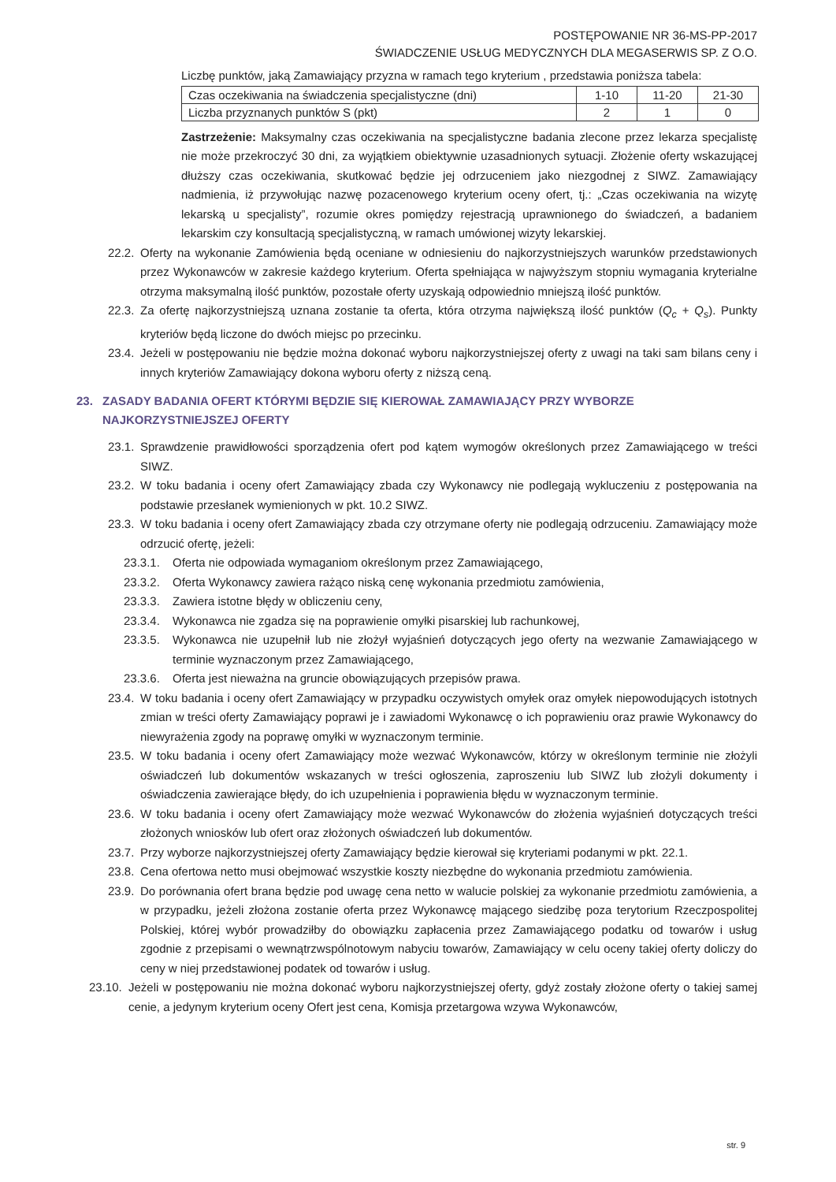POSTĘPOWANIE NR 36-MS-PP-2017
ŚWIADCZENIE USŁUG MEDYCZNYCH DLA MEGASERWIS SP. Z O.O.
Liczbę punktów, jaką Zamawiający przyzna w ramach tego kryterium , przedstawia poniższa tabela:
| Czas oczekiwania na świadczenia specjalistyczne (dni) | 1-10 | 11-20 | 21-30 |
| Liczba przyznanych punktów S (pkt) | 2 | 1 | 0 |
Zastrzeżenie: Maksymalny czas oczekiwania na specjalistyczne badania zlecone przez lekarza specjalistę nie może przekroczyć 30 dni, za wyjątkiem obiektywnie uzasadnionych sytuacji. Złożenie oferty wskazującej dłuższy czas oczekiwania, skutkować będzie jej odrzuceniem jako niezgodnej z SIWZ. Zamawiający nadmienia, iż przywołując nazwę pozacenowego kryterium oceny ofert, tj.: „Czas oczekiwania na wizytę lekarską u specjalisty”, rozumie okres pomiędzy rejestracją uprawnionego do świadczeń, a badaniem lekarskim czy konsultacją specjalistyczną, w ramach umówionej wizyty lekarskiej.
22.2.
Oferty na wykonanie Zamówienia będą oceniane w odniesieniu do najkorzystniejszych warunków przedstawionych przez Wykonawców w zakresie każdego kryterium. Oferta spełniająca w najwyższym stopniu wymagania kryterialne otrzyma maksymalną ilość punktów, pozostałe oferty uzyskają odpowiednio mniejszą ilość punktów.
22.3.
Za ofertę najkorzystniejszą uznana zostanie ta oferta, która otrzyma największą ilość punktów (Q<sub>c</sub> + Q<sub>s</sub>). Punkty kryteriów będą liczone do dwóch miejsc po przecinku.
23.4.
Jeżeli w postępowaniu nie będzie można dokonać wyboru najkorzystniejszej oferty z uwagi na taki sam bilans ceny i innych kryteriów Zamawiający dokona wyboru oferty z niższą ceną.
23. ZASADY BADANIA OFERT KTÓRYMI BĘDZIE SIĘ KIEROWAŁ ZAMAWIAJĄCY PRZY WYBORZE NAJKORZYSTNIEJSZEJ OFERTY
23.1.
Sprawdzenie prawidłowości sporządzenia ofert pod kątem wymogów określonych przez Zamawiającego w treści SIWZ.
23.2.
W toku badania i oceny ofert Zamawiający zbada czy Wykonawcy nie podlegają wykluczeniu z postępowania na podstawie przesłanek wymienionych w pkt. 10.2 SIWZ.
23.3.
W toku badania i oceny ofert Zamawiający zbada czy otrzymane oferty nie podlegają odrzuceniu. Zamawiający może odrzucić ofertę, jeżeli:
23.3.1.
Oferta nie odpowiada wymaganiom określonym przez Zamawiającego,
23.3.2.
Oferta Wykonawcy zawiera rażąco niską cenę wykonania przedmiotu zamówienia,
23.3.3.
Zawiera istotne błędy w obliczeniu ceny,
23.3.4.
Wykonawca nie zgadza się na poprawienie omyłki pisarskiej lub rachunkowej,
23.3.5.
Wykonawca nie uzupełnił lub nie złożył wyjaśnień dotyczących jego oferty na wezwanie Zamawiającego w terminie wyznaczonym przez Zamawiającego,
23.3.6.
Oferta jest nieważna na gruncie obowiązujących przepisów prawa.
23.4.
W toku badania i oceny ofert Zamawiający w przypadku oczywistych omyłek oraz omyłek niepowodujących istotnych zmian w treści oferty Zamawiający poprawi je i zawiadomi Wykonawcę o ich poprawieniu oraz prawie Wykonawcy do niewyrażenia zgody na poprawę omyłki w wyznaczonym terminie.
23.5.
W toku badania i oceny ofert Zamawiający może wezwać Wykonawców, którzy w określonym terminie nie złożyli oświadczeń lub dokumentów wskazanych w treści ogłoszenia, zaproszeniu lub SIWZ lub złożyli dokumenty i oświadczenia zawierające błędy, do ich uzupełnienia i poprawienia błędu w wyznaczonym terminie.
23.6.
W toku badania i oceny ofert Zamawiający może wezwać Wykonawców do złożenia wyjaśnień dotyczących treści złożonych wniosków lub ofert oraz złożonych oświadczeń lub dokumentów.
23.7.
Przy wyborze najkorzystniejszej oferty Zamawiający będzie kierował się kryteriami podanymi w pkt. 22.1.
23.8.
Cena ofertowa netto musi obejmować wszystkie koszty niezbędne do wykonania przedmiotu zamówienia.
23.9.
Do porównania ofert brana będzie pod uwagę cena netto w walucie polskiej za wykonanie przedmiotu zamówienia, a w przypadku, jeżeli złożona zostanie oferta przez Wykonawcę mającego siedzibę poza terytorium Rzeczpospolitej Polskiej, której wybór prowadziłby do obowiązku zapłacenia przez Zamawiającego podatku od towarów i usług zgodnie z przepisami o wewnątrzwspólnotowym nabyciu towarów, Zamawiający w celu oceny takiej oferty doliczy do ceny w niej przedstawionej podatek od towarów i usług.
23.10.
Jeżeli w postępowaniu nie można dokonać wyboru najkorzystniejszej oferty, gdyż zostały złożone oferty o takiej samej cenie, a jedynym kryterium oceny Ofert jest cena, Komisja przetargowa wzywa Wykonawców,
str. 9